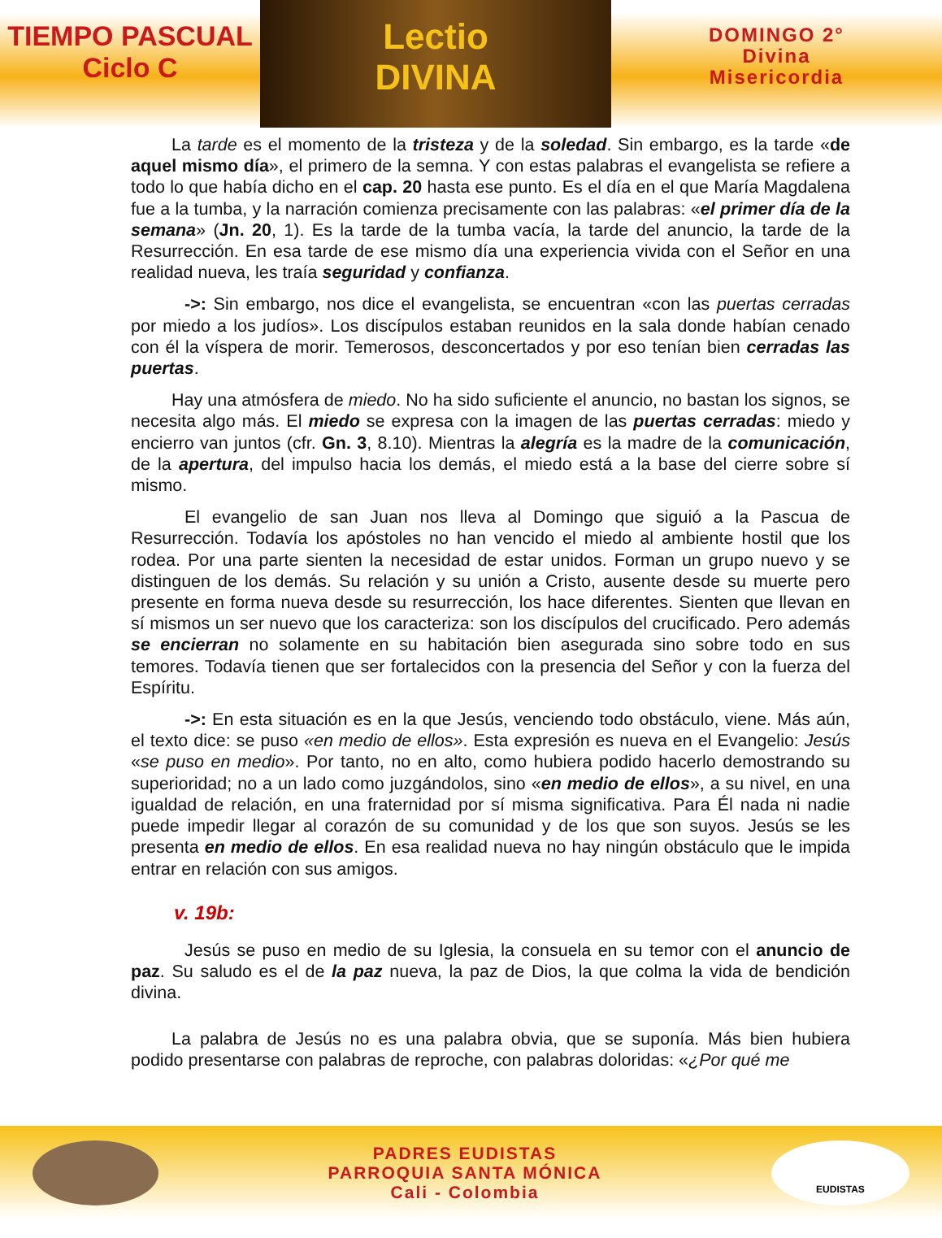TIEMPO PASCUAL
Ciclo C
Lectio
DIVINA
DOMINGO 2°
Divina
Misericordia
La tarde es el momento de la tristeza y de la soledad. Sin embargo, es la tarde «de aquel mismo día», el primero de la semna. Y con estas palabras el evangelista se refiere a todo lo que había dicho en el cap. 20 hasta ese punto. Es el día en el que María Magdalena fue a la tumba, y la narración comienza precisamente con las palabras: «el primer día de la semana» (Jn. 20, 1). Es la tarde de la tumba vacía, la tarde del anuncio, la tarde de la Resurrección. En esa tarde de ese mismo día una experiencia vivida con el Señor en una realidad nueva, les traía seguridad y confianza.
->: Sin embargo, nos dice el evangelista, se encuentran «con las puertas cerradas por miedo a los judíos». Los discípulos estaban reunidos en la sala donde habían cenado con él la víspera de morir. Temerosos, desconcertados y por eso tenían bien cerradas las puertas.
Hay una atmósfera de miedo. No ha sido suficiente el anuncio, no bastan los signos, se necesita algo más. El miedo se expresa con la imagen de las puertas cerradas: miedo y encierro van juntos (cfr. Gn. 3, 8.10). Mientras la alegría es la madre de la comunicación, de la apertura, del impulso hacia los demás, el miedo está a la base del cierre sobre sí mismo.
El evangelio de san Juan nos lleva al Domingo que siguió a la Pascua de Resurrección. Todavía los apóstoles no han vencido el miedo al ambiente hostil que los rodea. Por una parte sienten la necesidad de estar unidos. Forman un grupo nuevo y se distinguen de los demás. Su relación y su unión a Cristo, ausente desde su muerte pero presente en forma nueva desde su resurrección, los hace diferentes. Sienten que llevan en sí mismos un ser nuevo que los caracteriza: son los discípulos del crucificado. Pero además se encierran no solamente en su habitación bien asegurada sino sobre todo en sus temores. Todavía tienen que ser fortalecidos con la presencia del Señor y con la fuerza del Espíritu.
->: En esta situación es en la que Jesús, venciendo todo obstáculo, viene. Más aún, el texto dice: se puso «en medio de ellos». Esta expresión es nueva en el Evangelio: Jesús «se puso en medio». Por tanto, no en alto, como hubiera podido hacerlo demostrando su superioridad; no a un lado como juzgándolos, sino «en medio de ellos», a su nivel, en una igualdad de relación, en una fraternidad por sí misma significativa. Para Él nada ni nadie puede impedir llegar al corazón de su comunidad y de los que son suyos. Jesús se les presenta en medio de ellos. En esa realidad nueva no hay ningún obstáculo que le impida entrar en relación con sus amigos.
v. 19b:
Jesús se puso en medio de su Iglesia, la consuela en su temor con el anuncio de paz. Su saludo es el de la paz nueva, la paz de Dios, la que colma la vida de bendición divina.
La palabra de Jesús no es una palabra obvia, que se suponía. Más bien hubiera podido presentarse con palabras de reproche, con palabras doloridas: «¿Por qué me
PADRES EUDISTAS
PARROQUIA SANTA MÓNICA
Cali - Colombia
EUDISTAS